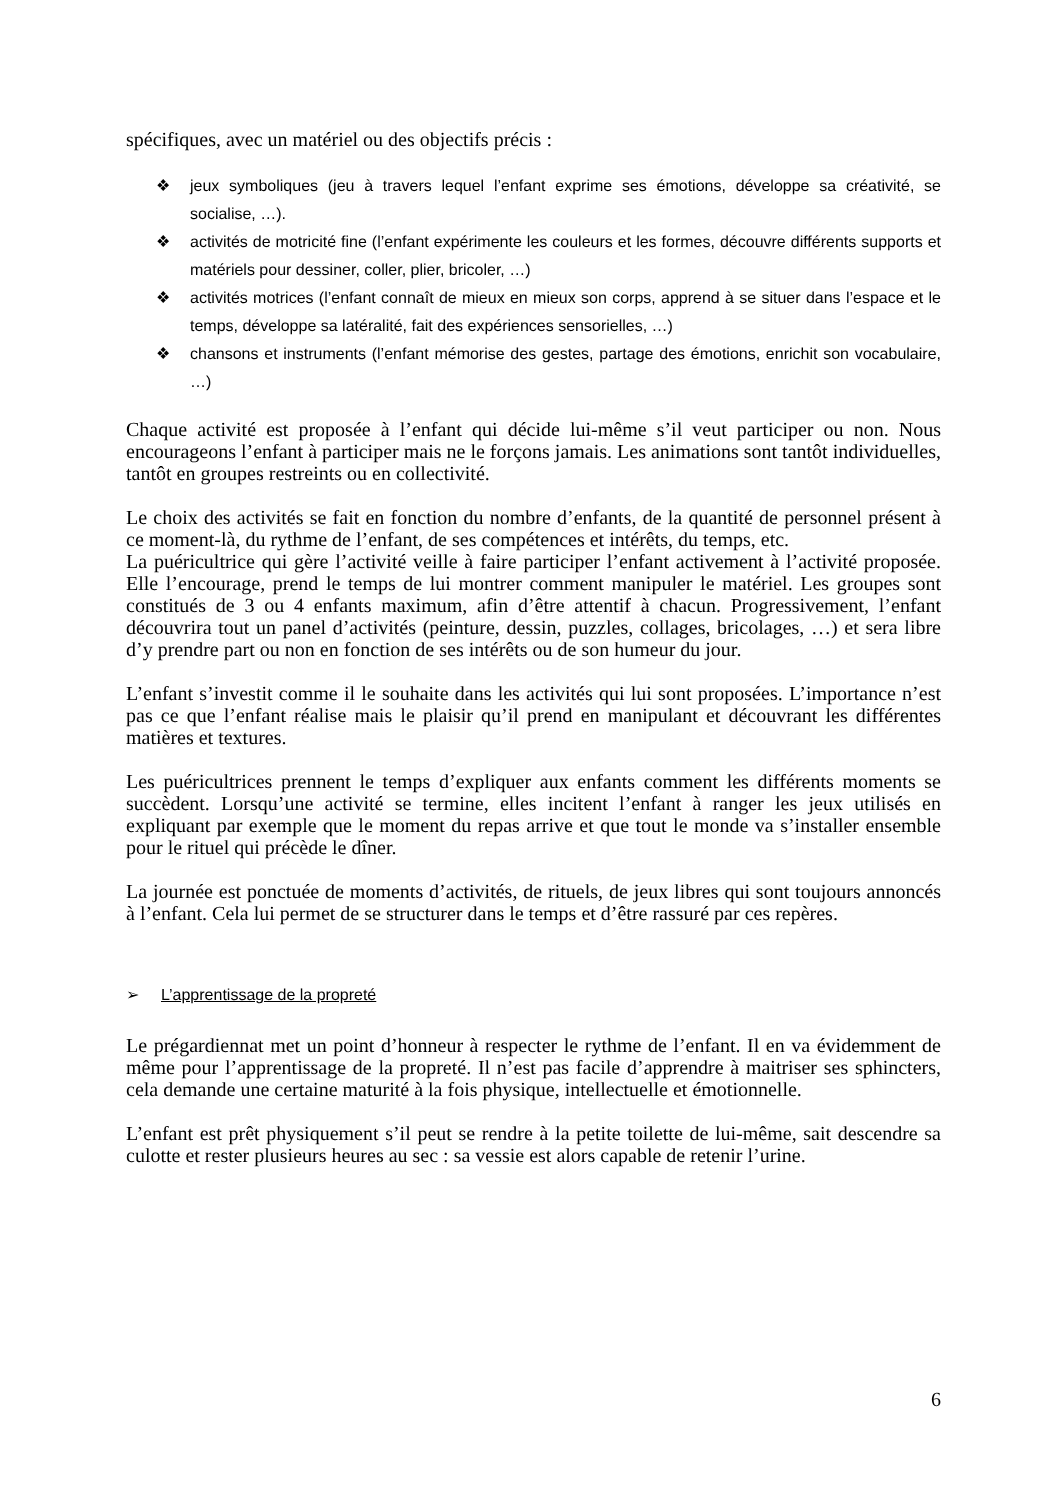spécifiques, avec un matériel ou des objectifs précis :
❖ jeux symboliques (jeu à travers lequel l’enfant exprime ses émotions, développe sa créativité, se socialise, …).
❖ activités de motricité fine (l’enfant expérimente les couleurs et les formes, découvre différents supports et matériels pour dessiner, coller, plier, bricoler, …)
❖ activités motrices (l’enfant connaît de mieux en mieux son corps, apprend à se situer dans l’espace et le temps, développe sa latéralité, fait des expériences sensorielles, …)
❖ chansons et instruments (l’enfant mémorise des gestes, partage des émotions, enrichit son vocabulaire, …)
Chaque activité est proposée à l’enfant qui décide lui-même s’il veut participer ou non. Nous encourageons l’enfant à participer mais ne le forçons jamais. Les animations sont tantôt individuelles, tantôt en groupes restreints ou en collectivité.
Le choix des activités se fait en fonction du nombre d’enfants, de la quantité de personnel présent à ce moment-là, du rythme de l’enfant, de ses compétences et intérêts, du temps, etc.
La puéricultrice qui gère l’activité veille à faire participer l’enfant activement à l’activité proposée. Elle l’encourage, prend le temps de lui montrer comment manipuler le matériel. Les groupes sont constitués de 3 ou 4 enfants maximum, afin d’être attentif à chacun. Progressivement, l’enfant découvrira tout un panel d’activités (peinture, dessin, puzzles, collages, bricolages, …) et sera libre d’y prendre part ou non en fonction de ses intérêts ou de son humeur du jour.
L’enfant s’investit comme il le souhaite dans les activités qui lui sont proposées. L’importance n’est pas ce que l’enfant réalise mais le plaisir qu’il prend en manipulant et découvrant les différentes matières et textures.
Les puéricultrices prennent le temps d’expliquer aux enfants comment les différents moments se succèdent. Lorsqu’une activité se termine, elles incitent l’enfant à ranger les jeux utilisés en expliquant par exemple que le moment du repas arrive et que tout le monde va s’installer ensemble pour le rituel qui précède le dîner.
La journée est ponctuée de moments d’activités, de rituels, de jeux libres qui sont toujours annoncés à l’enfant. Cela lui permet de se structurer dans le temps et d’être rassuré par ces repères.
➢ L’apprentissage de la propreté
Le prégardiennat met un point d’honneur à respecter le rythme de l’enfant. Il en va évidemment de même pour l’apprentissage de la propreté. Il n’est pas facile d’apprendre à maitriser ses sphincters, cela demande une certaine maturité à la fois physique, intellectuelle et émotionnelle.
L’enfant est prêt physiquement s’il peut se rendre à la petite toilette de lui-même, sait descendre sa culotte et rester plusieurs heures au sec : sa vessie est alors capable de retenir l’urine.
6